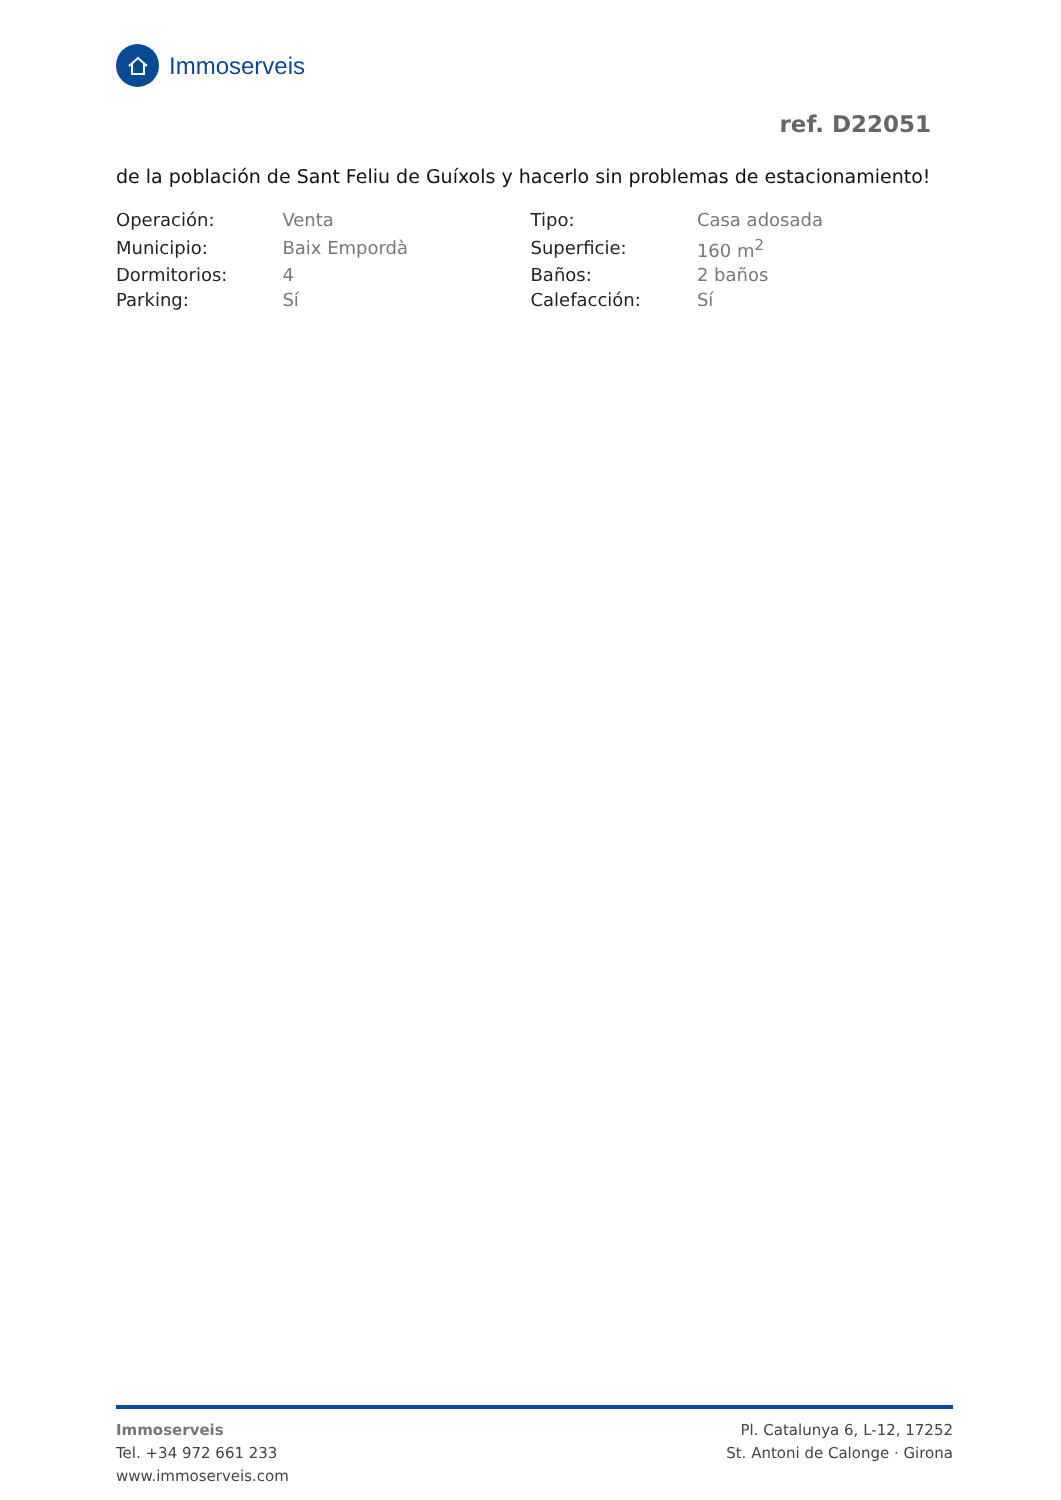Immoserveis
ref. D22051
de la población de Sant Feliu de Guíxols y hacerlo sin problemas de estacionamiento!
| Operación: | Venta | Tipo: | Casa adosada |
| Municipio: | Baix Empordà | Superficie: | 160 m<sup>2</sup> |
| Dormitorios: | 4 | Baños: | 2 baños |
| Parking: | Sí | Calefacción: | Sí |
Immoserveis
Tel. +34 972 661 233
www.immoserveis.com
Pl. Catalunya 6, L-12, 17252
St. Antoni de Calonge · Girona